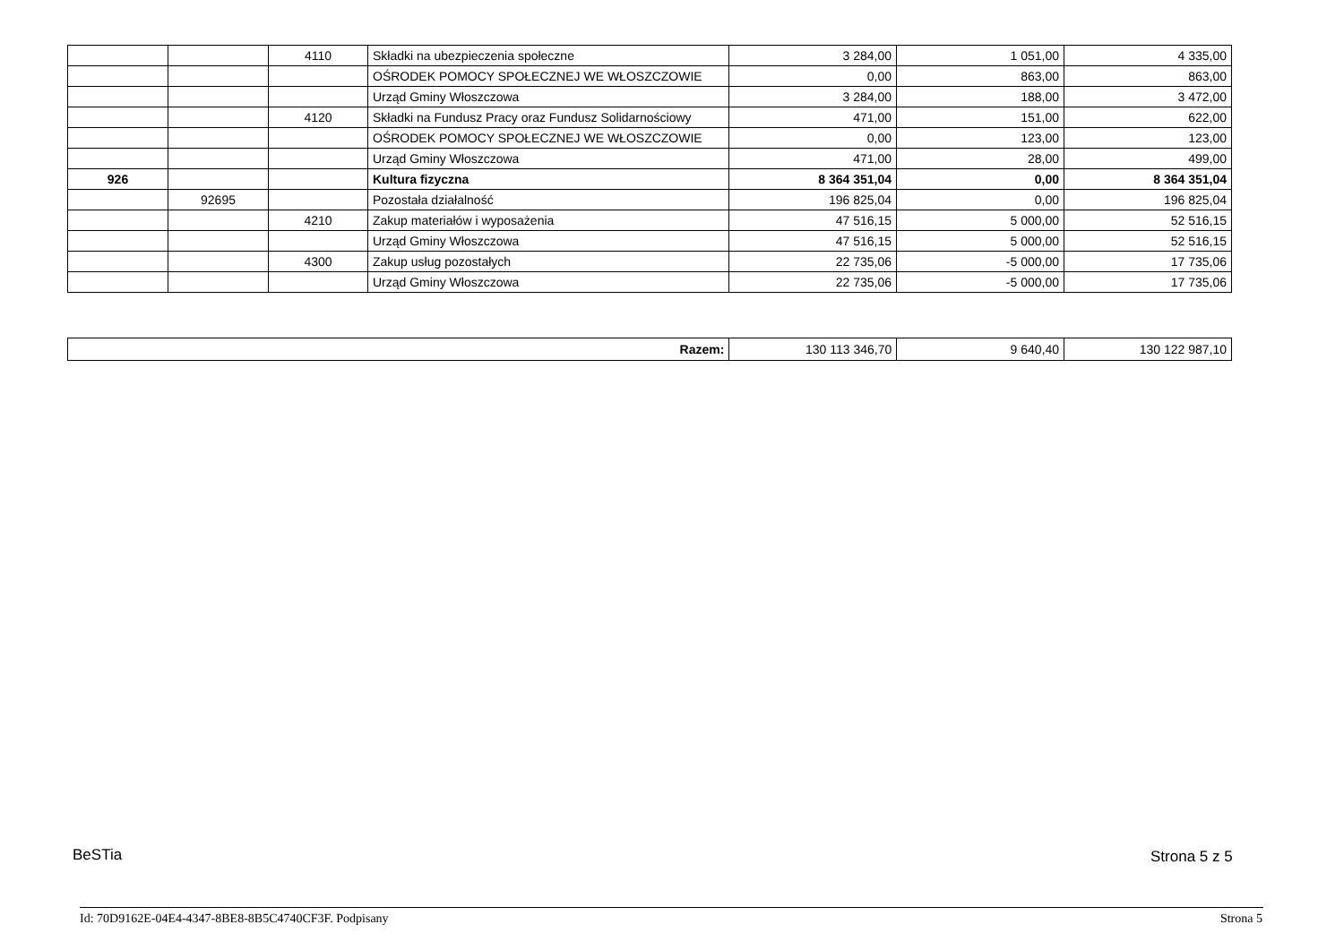| | | 4110 | Składki na ubezpieczenia społeczne | 3 284,00 | 1 051,00 | 4 335,00 |
| | | | OŚRODEK POMOCY SPOŁECZNEJ WE WŁOSZCZOWIE | 0,00 | 863,00 | 863,00 |
| | | | Urząd Gminy Włoszczowa | 3 284,00 | 188,00 | 3 472,00 |
| | | 4120 | Składki na Fundusz Pracy oraz Fundusz Solidarnościowy | 471,00 | 151,00 | 622,00 |
| | | | OŚRODEK POMOCY SPOŁECZNEJ WE WŁOSZCZOWIE | 0,00 | 123,00 | 123,00 |
| | | | Urząd Gminy Włoszczowa | 471,00 | 28,00 | 499,00 |
| 926 | | | Kultura fizyczna | 8 364 351,04 | 0,00 | 8 364 351,04 |
| | 92695 | | Pozostała działalność | 196 825,04 | 0,00 | 196 825,04 |
| | | 4210 | Zakup materiałów i wyposażenia | 47 516,15 | 5 000,00 | 52 516,15 |
| | | | Urząd Gminy Włoszczowa | 47 516,15 | 5 000,00 | 52 516,15 |
| | | 4300 | Zakup usług pozostałych | 22 735,06 | -5 000,00 | 17 735,06 |
| | | | Urząd Gminy Włoszczowa | 22 735,06 | -5 000,00 | 17 735,06 |
| Razem: | 130 113 346,70 | 9 640,40 | 130 122 987,10 |
BeSTia Strona 5 z 5
Id: 70D9162E-04E4-4347-8BE8-8B5C4740CF3F. Podpisany
Strona 5